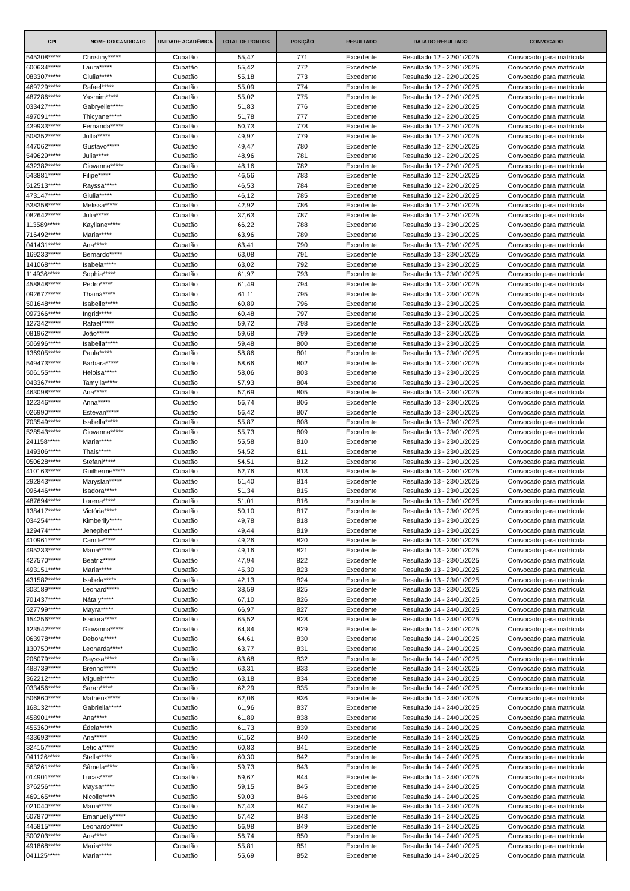| CPF | NOME DO CANDIDATO | UNIDADE ACADÊMICA | TOTAL DE PONTOS | POSIÇÃO | RESULTADO | DATA DO RESULTADO | CONVOCADO |
| --- | --- | --- | --- | --- | --- | --- | --- |
| 545308***** | Christiny***** | Cubatão | 55,47 | 771 | Excedente | Resultado 12 - 22/01/2025 | Convocado para matrícula |
| 600634***** | Laura***** | Cubatão | 55,42 | 772 | Excedente | Resultado 12 - 22/01/2025 | Convocado para matrícula |
| 083307***** | Giulia***** | Cubatão | 55,18 | 773 | Excedente | Resultado 12 - 22/01/2025 | Convocado para matrícula |
| 469729***** | Rafael***** | Cubatão | 55,09 | 774 | Excedente | Resultado 12 - 22/01/2025 | Convocado para matrícula |
| 487286***** | Yasmim***** | Cubatão | 55,02 | 775 | Excedente | Resultado 12 - 22/01/2025 | Convocado para matrícula |
| 033427***** | Gabryelle***** | Cubatão | 51,83 | 776 | Excedente | Resultado 12 - 22/01/2025 | Convocado para matrícula |
| 497091***** | Thicyane***** | Cubatão | 51,78 | 777 | Excedente | Resultado 12 - 22/01/2025 | Convocado para matrícula |
| 439933***** | Fernanda***** | Cubatão | 50,73 | 778 | Excedente | Resultado 12 - 22/01/2025 | Convocado para matrícula |
| 508352***** | Jullia***** | Cubatão | 49,97 | 779 | Excedente | Resultado 12 - 22/01/2025 | Convocado para matrícula |
| 447062***** | Gustavo***** | Cubatão | 49,47 | 780 | Excedente | Resultado 12 - 22/01/2025 | Convocado para matrícula |
| 549629***** | Julia***** | Cubatão | 48,96 | 781 | Excedente | Resultado 12 - 22/01/2025 | Convocado para matrícula |
| 432382***** | Giovanna***** | Cubatão | 48,16 | 782 | Excedente | Resultado 12 - 22/01/2025 | Convocado para matrícula |
| 543881***** | Filipe***** | Cubatão | 46,56 | 783 | Excedente | Resultado 12 - 22/01/2025 | Convocado para matrícula |
| 512513***** | Rayssa***** | Cubatão | 46,53 | 784 | Excedente | Resultado 12 - 22/01/2025 | Convocado para matrícula |
| 473147***** | Giulia***** | Cubatão | 46,12 | 785 | Excedente | Resultado 12 - 22/01/2025 | Convocado para matrícula |
| 538358***** | Melissa***** | Cubatão | 42,92 | 786 | Excedente | Resultado 12 - 22/01/2025 | Convocado para matrícula |
| 082642***** | Julia***** | Cubatão | 37,63 | 787 | Excedente | Resultado 12 - 22/01/2025 | Convocado para matrícula |
| 113589***** | Kayllane***** | Cubatão | 66,22 | 788 | Excedente | Resultado 13 - 23/01/2025 | Convocado para matrícula |
| 716492***** | Maria***** | Cubatão | 63,96 | 789 | Excedente | Resultado 13 - 23/01/2025 | Convocado para matrícula |
| 041431***** | Ana***** | Cubatão | 63,41 | 790 | Excedente | Resultado 13 - 23/01/2025 | Convocado para matrícula |
| 169233***** | Bernardo***** | Cubatão | 63,08 | 791 | Excedente | Resultado 13 - 23/01/2025 | Convocado para matrícula |
| 141068***** | Isabela***** | Cubatão | 63,02 | 792 | Excedente | Resultado 13 - 23/01/2025 | Convocado para matrícula |
| 114936***** | Sophia***** | Cubatão | 61,97 | 793 | Excedente | Resultado 13 - 23/01/2025 | Convocado para matrícula |
| 458848***** | Pedro***** | Cubatão | 61,49 | 794 | Excedente | Resultado 13 - 23/01/2025 | Convocado para matrícula |
| 092677***** | Thainá***** | Cubatão | 61,11 | 795 | Excedente | Resultado 13 - 23/01/2025 | Convocado para matrícula |
| 501648***** | Isabelle***** | Cubatão | 60,89 | 796 | Excedente | Resultado 13 - 23/01/2025 | Convocado para matrícula |
| 097366***** | Ingrid***** | Cubatão | 60,48 | 797 | Excedente | Resultado 13 - 23/01/2025 | Convocado para matrícula |
| 127342***** | Rafael***** | Cubatão | 59,72 | 798 | Excedente | Resultado 13 - 23/01/2025 | Convocado para matrícula |
| 081962***** | João***** | Cubatão | 59,68 | 799 | Excedente | Resultado 13 - 23/01/2025 | Convocado para matrícula |
| 506996***** | Isabella***** | Cubatão | 59,48 | 800 | Excedente | Resultado 13 - 23/01/2025 | Convocado para matrícula |
| 136905***** | Paula***** | Cubatão | 58,86 | 801 | Excedente | Resultado 13 - 23/01/2025 | Convocado para matrícula |
| 549473***** | Barbara***** | Cubatão | 58,66 | 802 | Excedente | Resultado 13 - 23/01/2025 | Convocado para matrícula |
| 506155***** | Heloisa***** | Cubatão | 58,06 | 803 | Excedente | Resultado 13 - 23/01/2025 | Convocado para matrícula |
| 043367***** | Tamylla***** | Cubatão | 57,93 | 804 | Excedente | Resultado 13 - 23/01/2025 | Convocado para matrícula |
| 463098***** | Ana***** | Cubatão | 57,69 | 805 | Excedente | Resultado 13 - 23/01/2025 | Convocado para matrícula |
| 122346***** | Anna***** | Cubatão | 56,74 | 806 | Excedente | Resultado 13 - 23/01/2025 | Convocado para matrícula |
| 026990***** | Estevan***** | Cubatão | 56,42 | 807 | Excedente | Resultado 13 - 23/01/2025 | Convocado para matrícula |
| 703549***** | Isabella***** | Cubatão | 55,87 | 808 | Excedente | Resultado 13 - 23/01/2025 | Convocado para matrícula |
| 528543***** | Giovanna***** | Cubatão | 55,73 | 809 | Excedente | Resultado 13 - 23/01/2025 | Convocado para matrícula |
| 241158***** | Maria***** | Cubatão | 55,58 | 810 | Excedente | Resultado 13 - 23/01/2025 | Convocado para matrícula |
| 149306***** | Thais***** | Cubatão | 54,52 | 811 | Excedente | Resultado 13 - 23/01/2025 | Convocado para matrícula |
| 050628***** | Stefani***** | Cubatão | 54,51 | 812 | Excedente | Resultado 13 - 23/01/2025 | Convocado para matrícula |
| 410163***** | Guilherme***** | Cubatão | 52,76 | 813 | Excedente | Resultado 13 - 23/01/2025 | Convocado para matrícula |
| 292843***** | Maryslan***** | Cubatão | 51,40 | 814 | Excedente | Resultado 13 - 23/01/2025 | Convocado para matrícula |
| 096446***** | Isadora***** | Cubatão | 51,34 | 815 | Excedente | Resultado 13 - 23/01/2025 | Convocado para matrícula |
| 487694***** | Lorena***** | Cubatão | 51,01 | 816 | Excedente | Resultado 13 - 23/01/2025 | Convocado para matrícula |
| 138417***** | Victória***** | Cubatão | 50,10 | 817 | Excedente | Resultado 13 - 23/01/2025 | Convocado para matrícula |
| 034254***** | Kimberlly***** | Cubatão | 49,78 | 818 | Excedente | Resultado 13 - 23/01/2025 | Convocado para matrícula |
| 129474***** | Jenepher***** | Cubatão | 49,44 | 819 | Excedente | Resultado 13 - 23/01/2025 | Convocado para matrícula |
| 410961***** | Camile***** | Cubatão | 49,26 | 820 | Excedente | Resultado 13 - 23/01/2025 | Convocado para matrícula |
| 495233***** | Maria***** | Cubatão | 49,16 | 821 | Excedente | Resultado 13 - 23/01/2025 | Convocado para matrícula |
| 427570***** | Beatriz***** | Cubatão | 47,94 | 822 | Excedente | Resultado 13 - 23/01/2025 | Convocado para matrícula |
| 493151***** | Maria***** | Cubatão | 45,30 | 823 | Excedente | Resultado 13 - 23/01/2025 | Convocado para matrícula |
| 431582***** | Isabela***** | Cubatão | 42,13 | 824 | Excedente | Resultado 13 - 23/01/2025 | Convocado para matrícula |
| 303189***** | Leonard***** | Cubatão | 38,59 | 825 | Excedente | Resultado 13 - 23/01/2025 | Convocado para matrícula |
| 701437***** | Nátaly***** | Cubatão | 67,10 | 826 | Excedente | Resultado 14 - 24/01/2025 | Convocado para matrícula |
| 527799***** | Mayra***** | Cubatão | 66,97 | 827 | Excedente | Resultado 14 - 24/01/2025 | Convocado para matrícula |
| 154256***** | Isadora***** | Cubatão | 65,52 | 828 | Excedente | Resultado 14 - 24/01/2025 | Convocado para matrícula |
| 123542***** | Giovanna***** | Cubatão | 64,84 | 829 | Excedente | Resultado 14 - 24/01/2025 | Convocado para matrícula |
| 063978***** | Debora***** | Cubatão | 64,61 | 830 | Excedente | Resultado 14 - 24/01/2025 | Convocado para matrícula |
| 130750***** | Leonarda***** | Cubatão | 63,77 | 831 | Excedente | Resultado 14 - 24/01/2025 | Convocado para matrícula |
| 206079***** | Rayssa***** | Cubatão | 63,68 | 832 | Excedente | Resultado 14 - 24/01/2025 | Convocado para matrícula |
| 488739***** | Brenno***** | Cubatão | 63,31 | 833 | Excedente | Resultado 14 - 24/01/2025 | Convocado para matrícula |
| 362212***** | Miguel***** | Cubatão | 63,18 | 834 | Excedente | Resultado 14 - 24/01/2025 | Convocado para matrícula |
| 033456***** | Sarah***** | Cubatão | 62,29 | 835 | Excedente | Resultado 14 - 24/01/2025 | Convocado para matrícula |
| 506860***** | Matheus***** | Cubatão | 62,06 | 836 | Excedente | Resultado 14 - 24/01/2025 | Convocado para matrícula |
| 168132***** | Gabriella***** | Cubatão | 61,96 | 837 | Excedente | Resultado 14 - 24/01/2025 | Convocado para matrícula |
| 458901***** | Ana***** | Cubatão | 61,89 | 838 | Excedente | Resultado 14 - 24/01/2025 | Convocado para matrícula |
| 455360***** | Édela***** | Cubatão | 61,73 | 839 | Excedente | Resultado 14 - 24/01/2025 | Convocado para matrícula |
| 433693***** | Ana***** | Cubatão | 61,52 | 840 | Excedente | Resultado 14 - 24/01/2025 | Convocado para matrícula |
| 324157***** | Leticia***** | Cubatão | 60,83 | 841 | Excedente | Resultado 14 - 24/01/2025 | Convocado para matrícula |
| 041126***** | Stella***** | Cubatão | 60,30 | 842 | Excedente | Resultado 14 - 24/01/2025 | Convocado para matrícula |
| 563261***** | Sâmela***** | Cubatão | 59,73 | 843 | Excedente | Resultado 14 - 24/01/2025 | Convocado para matrícula |
| 014901***** | Lucas***** | Cubatão | 59,67 | 844 | Excedente | Resultado 14 - 24/01/2025 | Convocado para matrícula |
| 376256***** | Maysa***** | Cubatão | 59,15 | 845 | Excedente | Resultado 14 - 24/01/2025 | Convocado para matrícula |
| 469165***** | Nicolle***** | Cubatão | 59,03 | 846 | Excedente | Resultado 14 - 24/01/2025 | Convocado para matrícula |
| 021040***** | Maria***** | Cubatão | 57,43 | 847 | Excedente | Resultado 14 - 24/01/2025 | Convocado para matrícula |
| 607870***** | Emanuelly***** | Cubatão | 57,42 | 848 | Excedente | Resultado 14 - 24/01/2025 | Convocado para matrícula |
| 445815***** | Leonardo***** | Cubatão | 56,98 | 849 | Excedente | Resultado 14 - 24/01/2025 | Convocado para matrícula |
| 500203***** | Ana***** | Cubatão | 56,74 | 850 | Excedente | Resultado 14 - 24/01/2025 | Convocado para matrícula |
| 491868***** | Maria***** | Cubatão | 55,81 | 851 | Excedente | Resultado 14 - 24/01/2025 | Convocado para matrícula |
| 041125***** | Maria***** | Cubatão | 55,69 | 852 | Excedente | Resultado 14 - 24/01/2025 | Convocado para matrícula |